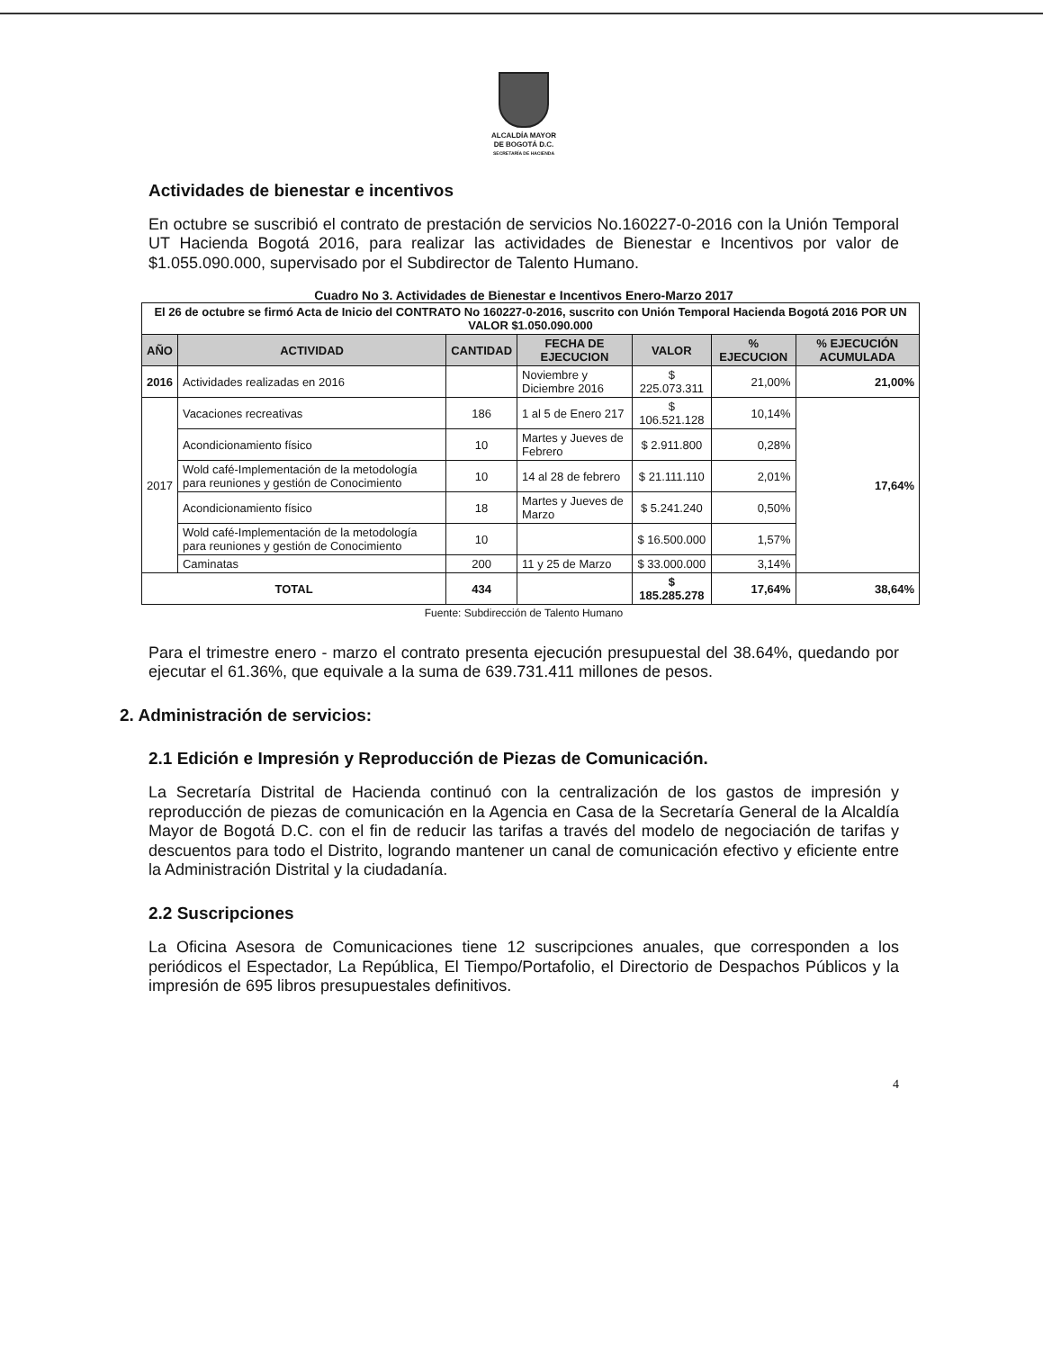ALCALDÍA MAYOR
DE BOGOTÁ D.C.
SECRETARÍA DE HACIENDA
Actividades de bienestar e incentivos
En octubre se suscribió el contrato de prestación de servicios No.160227-0-2016 con la Unión Temporal UT Hacienda Bogotá 2016, para realizar las actividades de Bienestar e Incentivos por valor de $1.055.090.000, supervisado por el Subdirector de Talento Humano.
Cuadro No 3. Actividades de Bienestar e Incentivos Enero-Marzo 2017
| El 26 de octubre se firmó Acta de Inicio del CONTRATO No 160227-0-2016, suscrito con Unión Temporal Hacienda Bogotá 2016 POR UN VALOR $1.050.090.000 | | | | | | |
| AÑO | ACTIVIDAD | CANTIDAD | FECHA DE EJECUCION | VALOR | % EJECUCION | % EJECUCIÓN ACUMULADA |
| 2016 | Actividades realizadas en 2016 | | Noviembre y Diciembre 2016 | $ 225.073.311 | 21,00% | 21,00% |
| 2017 | Vacaciones recreativas | 186 | 1 al 5 de Enero 217 | $ 106.521.128 | 10,14% | 17,64% |
| | Acondicionamiento físico | 10 | Martes y Jueves de Febrero | $ 2.911.800 | 0,28% | |
| | Wold café-Implementación de la metodología para reuniones y gestión de Conocimiento | 10 | 14 al 28 de febrero | $ 21.111.110 | 2,01% | |
| | Acondicionamiento físico | 18 | Martes y Jueves de Marzo | $ 5.241.240 | 0,50% | |
| | Wold café-Implementación de la metodología para reuniones y gestión de Conocimiento | 10 | | $ 16.500.000 | 1,57% | |
| | Caminatas | 200 | 11 y 25 de Marzo | $ 33.000.000 | 3,14% | |
| TOTAL | | 434 | | $ 185.285.278 | 17,64% | 38,64% |
Fuente: Subdirección de Talento Humano
Para el trimestre enero - marzo el contrato presenta ejecución presupuestal del 38.64%, quedando por ejecutar el 61.36%, que equivale a la suma de 639.731.411 millones de pesos.
2. Administración de servicios:
2.1 Edición e Impresión y Reproducción de Piezas de Comunicación.
La Secretaría Distrital de Hacienda continuó con la centralización de los gastos de impresión y reproducción de piezas de comunicación en la Agencia en Casa de la Secretaría General de la Alcaldía Mayor de Bogotá D.C. con el fin de reducir las tarifas a través del modelo de negociación de tarifas y descuentos para todo el Distrito, logrando mantener un canal de comunicación efectivo y eficiente entre la Administración Distrital y la ciudadanía.
2.2 Suscripciones
La Oficina Asesora de Comunicaciones tiene 12 suscripciones anuales, que corresponden a los periódicos el Espectador, La República, El Tiempo/Portafolio, el Directorio de Despachos Públicos y la impresión de 695 libros presupuestales definitivos.
4